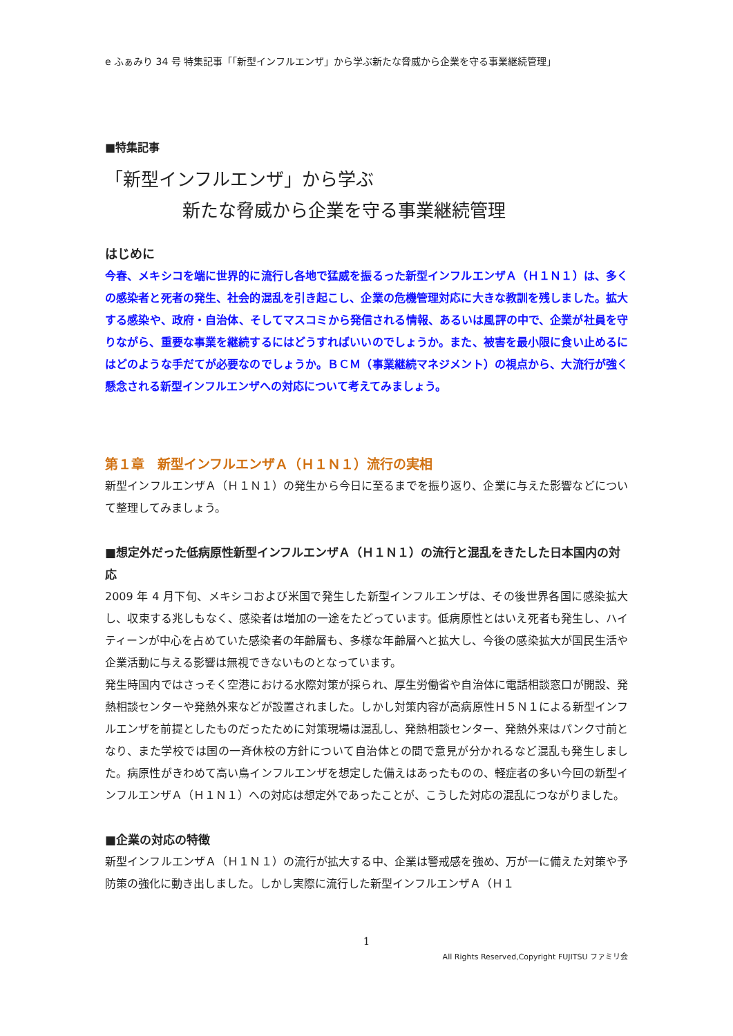e ふぁみり 34 号 特集記事「「新型インフルエンザ」から学ぶ新たな脅威から企業を守る事業継続管理」
■特集記事
「新型インフルエンザ」から学ぶ
新たな脅威から企業を守る事業継続管理
はじめに
今春、メキシコを端に世界的に流行し各地で猛威を振るった新型インフルエンザＡ（Ｈ１Ｎ１）は、多くの感染者と死者の発生、社会的混乱を引き起こし、企業の危機管理対応に大きな教訓を残しました。拡大する感染や、政府・自治体、そしてマスコミから発信される情報、あるいは風評の中で、企業が社員を守りながら、重要な事業を継続するにはどうすればいいのでしょうか。また、被害を最小限に食い止めるにはどのような手だてが必要なのでしょうか。ＢＣＭ（事業継続マネジメント）の視点から、大流行が強く懸念される新型インフルエンザへの対応について考えてみましょう。
第１章　新型インフルエンザＡ（Ｈ１Ｎ１）流行の実相
新型インフルエンザＡ（Ｈ１Ｎ１）の発生から今日に至るまでを振り返り、企業に与えた影響などについて整理してみましょう。
■想定外だった低病原性新型インフルエンザＡ（Ｈ１Ｎ１）の流行と混乱をきたした日本国内の対応
2009 年 4 月下旬、メキシコおよび米国で発生した新型インフルエンザは、その後世界各国に感染拡大し、収束する兆しもなく、感染者は増加の一途をたどっています。低病原性とはいえ死者も発生し、ハイティーンが中心を占めていた感染者の年齢層も、多様な年齢層へと拡大し、今後の感染拡大が国民生活や企業活動に与える影響は無視できないものとなっています。
発生時国内ではさっそく空港における水際対策が採られ、厚生労働省や自治体に電話相談窓口が開設、発熱相談センターや発熱外来などが設置されました。しかし対策内容が高病原性Ｈ５Ｎ１による新型インフルエンザを前提としたものだったために対策現場は混乱し、発熱相談センター、発熱外来はパンク寸前となり、また学校では国の一斉休校の方針について自治体との間で意見が分かれるなど混乱も発生しました。病原性がきわめて高い鳥インフルエンザを想定した備えはあったものの、軽症者の多い今回の新型インフルエンザＡ（Ｈ１Ｎ１）への対応は想定外であったことが、こうした対応の混乱につながりました。
■企業の対応の特徴
新型インフルエンザＡ（Ｈ１Ｎ１）の流行が拡大する中、企業は警戒感を強め、万が一に備えた対策や予防策の強化に動き出しました。しかし実際に流行した新型インフルエンザＡ（Ｈ１
1
All Rights Reserved,Copyright FUJITSU ファミリ会